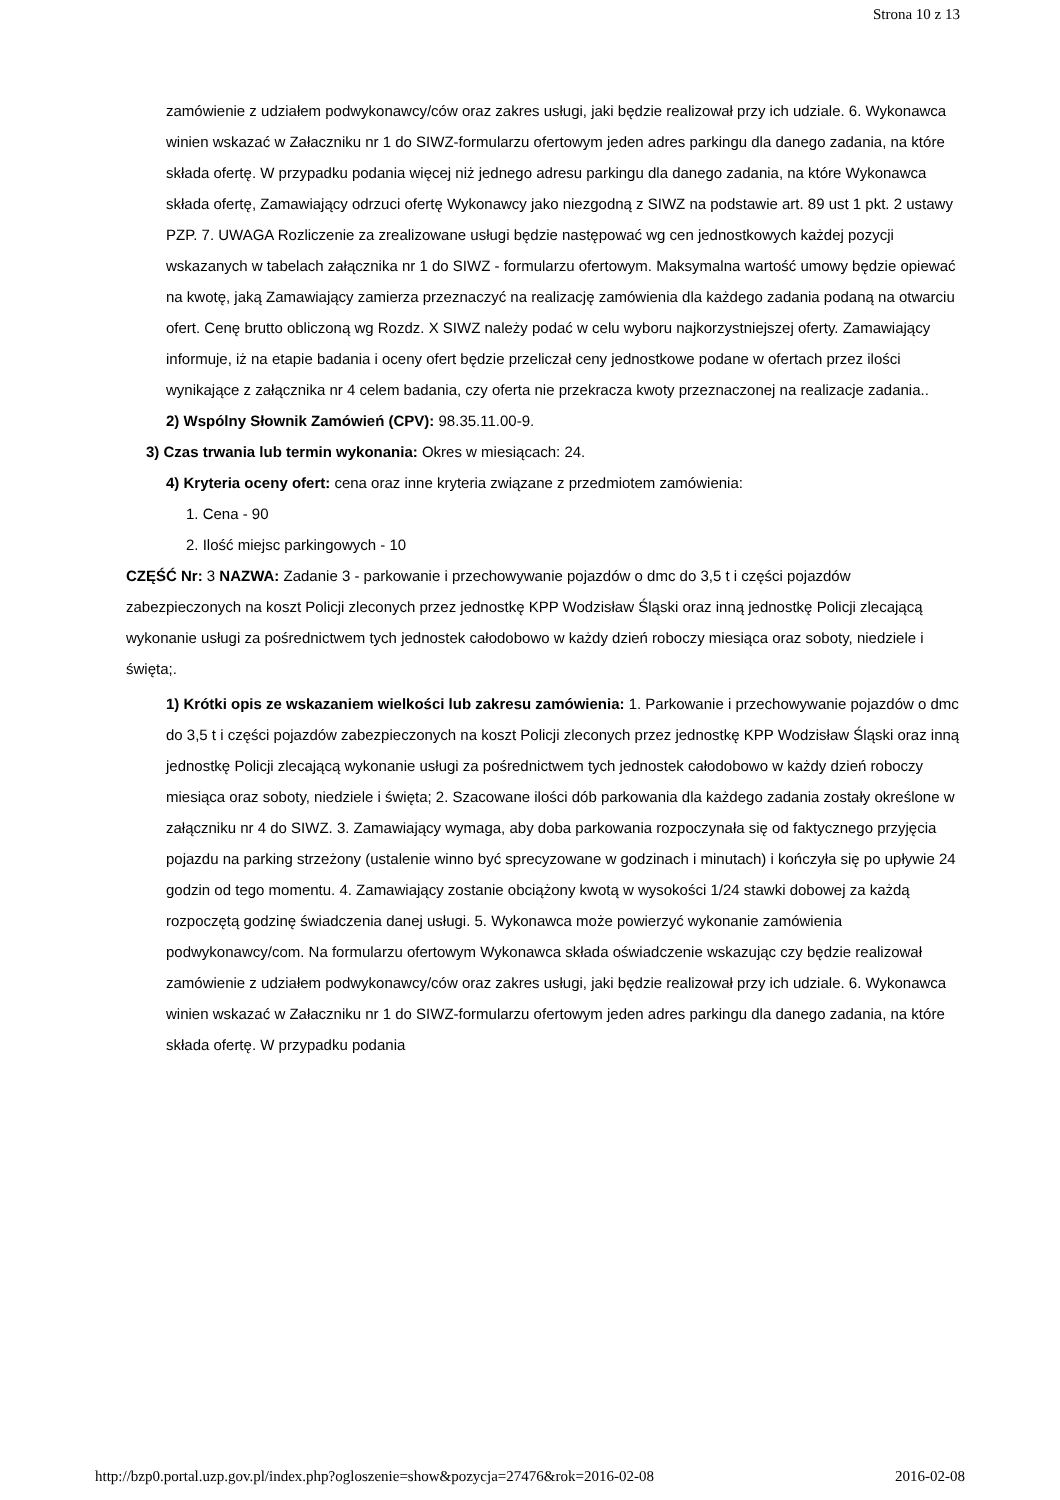Strona 10 z 13
zamówienie z udziałem podwykonawcy/ców oraz zakres usługi, jaki będzie realizował przy ich udziale. 6. Wykonawca winien wskazać w Załaczniku nr 1 do SIWZ-formularzu ofertowym jeden adres parkingu dla danego zadania, na które składa ofertę. W przypadku podania więcej niż jednego adresu parkingu dla danego zadania, na które Wykonawca składa ofertę, Zamawiający odrzuci ofertę Wykonawcy jako niezgodną z SIWZ na podstawie art. 89 ust 1 pkt. 2 ustawy PZP. 7. UWAGA Rozliczenie za zrealizowane usługi będzie następować wg cen jednostkowych każdej pozycji wskazanych w tabelach załącznika nr 1 do SIWZ - formularzu ofertowym. Maksymalna wartość umowy będzie opiewać na kwotę, jaką Zamawiający zamierza przeznaczyć na realizację zamówienia dla każdego zadania podaną na otwarciu ofert. Cenę brutto obliczoną wg Rozdz. X SIWZ należy podać w celu wyboru najkorzystniejszej oferty. Zamawiający informuje, iż na etapie badania i oceny ofert będzie przeliczał ceny jednostkowe podane w ofertach przez ilości wynikające z załącznika nr 4 celem badania, czy oferta nie przekracza kwoty przeznaczonej na realizacje zadania..
2) Wspólny Słownik Zamówień (CPV): 98.35.11.00-9.
3) Czas trwania lub termin wykonania: Okres w miesiącach: 24.
4) Kryteria oceny ofert: cena oraz inne kryteria związane z przedmiotem zamówienia:
1. Cena - 90
2. Ilość miejsc parkingowych - 10
CZĘŚĆ Nr: 3 NAZWA: Zadanie 3 - parkowanie i przechowywanie pojazdów o dmc do 3,5 t i części pojazdów zabezpieczonych na koszt Policji zleconych przez jednostkę KPP Wodzisław Śląski oraz inną jednostkę Policji zlecającą wykonanie usługi za pośrednictwem tych jednostek całodobowo w każdy dzień roboczy miesiąca oraz soboty, niedziele i święta;.
1) Krótki opis ze wskazaniem wielkości lub zakresu zamówienia: 1. Parkowanie i przechowywanie pojazdów o dmc do 3,5 t i części pojazdów zabezpieczonych na koszt Policji zleconych przez jednostkę KPP Wodzisław Śląski oraz inną jednostkę Policji zlecającą wykonanie usługi za pośrednictwem tych jednostek całodobowo w każdy dzień roboczy miesiąca oraz soboty, niedziele i święta; 2. Szacowane ilości dób parkowania dla każdego zadania zostały określone w załączniku nr 4 do SIWZ. 3. Zamawiający wymaga, aby doba parkowania rozpoczynała się od faktycznego przyjęcia pojazdu na parking strzeżony (ustalenie winno być sprecyzowane w godzinach i minutach) i kończyła się po upływie 24 godzin od tego momentu. 4. Zamawiający zostanie obciążony kwotą w wysokości 1/24 stawki dobowej za każdą rozpoczętą godzinę świadczenia danej usługi. 5. Wykonawca może powierzyć wykonanie zamówienia podwykonawcy/com. Na formularzu ofertowym Wykonawca składa oświadczenie wskazując czy będzie realizował zamówienie z udziałem podwykonawcy/ców oraz zakres usługi, jaki będzie realizował przy ich udziale. 6. Wykonawca winien wskazać w Załaczniku nr 1 do SIWZ-formularzu ofertowym jeden adres parkingu dla danego zadania, na które składa ofertę. W przypadku podania
http://bzp0.portal.uzp.gov.pl/index.php?ogloszenie=show&pozycja=27476&rok=2016-02-08 2016-02-08